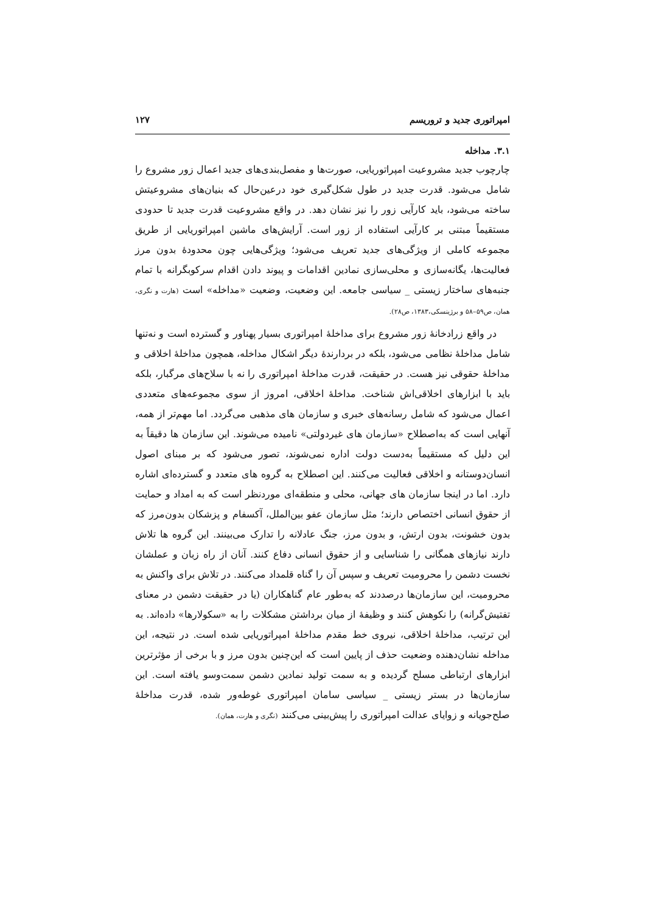امپراتوری جدید و تروریسم ۱۲۷
۳.۱. مداخله
چارچوب جدید مشروعیت امپراتوریایی، صورت‌ها و مفصل‌بندی‌های جدید اعمال زور مشروع را شامل می‌شود. قدرت جدید در طول شکل‌گیری خود درعین‌حال که بنیان‌های مشروعیتش ساخته می‌شود، باید کارآیی زور را نیز نشان دهد. در واقع مشروعیت قدرت جدید تا حدودی مستقیماً مبتنی بر کارآیی استفاده از زور است. آرایش‌های ماشین امپراتوریایی از طریق مجموعه کاملی از ویژگی‌های جدید تعریف می‌شود؛ ویژگی‌هایی چون محدودهٔ بدون مرز فعالیت‌ها، یگانه‌سازی و محلی‌سازی نمادین اقدامات و پیوند دادن اقدام سرکوبگرانه با تمام جنبه‌های ساختار زیستی _ سیاسی جامعه. این وضعیت، وضعیت «مداخله» است (هارت و نگری، همان، ص۵۹–۵۸ و برژینسکی،۱۳۸۳، ص۲۸).
در واقع زرادخانهٔ زور مشروع برای مداخلهٔ امپراتوری بسیار پهناور و گسترده است و نه‌تنها شامل مداخلهٔ نظامی می‌شود، بلکه در بردارندهٔ دیگر اشکال مداخله، همچون مداخلهٔ اخلاقی و مداخلهٔ حقوقی نیز هست. در حقیقت، قدرت مداخلهٔ امپراتوری را نه با سلاح‌های مرگبار، بلکه باید با ابزارهای اخلاقی‌اش شناخت. مداخلهٔ اخلاقی، امروز از سوی مجموعه‌های متعددی اعمال می‌شود که شامل رسانه‌های خبری و سازمان های مذهبی می‌گردد. اما مهم‌تر از همه، آنهایی است که به‌اصطلاح «سازمان های غیردولتی» نامیده می‌شوند. این سازمان ها دقیقاً به این دلیل که مستقیماً به‌دست دولت اداره نمی‌شوند، تصور می‌شود که بر مبنای اصول انسان‌دوستانه و اخلاقی فعالیت می‌کنند. این اصطلاح به گروه های متعدد و گسترده‌ای اشاره دارد. اما در اینجا سازمان های جهانی، محلی و منطقه‌ای موردنظر است که به امداد و حمایت از حقوق انسانی اختصاص دارند؛ مثل سازمان عفو بین‌الملل، آکسفام و پزشکان بدون‌مرز که بدون خشونت، بدون ارتش، و بدون مرز، جنگ عادلانه را تدارک می‌بینند. این گروه ها تلاش دارند نیازهای همگانی را شناسایی و از حقوق انسانی دفاع کنند. آنان از راه زبان و عملشان نخست دشمن را محرومیت تعریف و سپس آن را گناه قلمداد می‌کنند. در تلاش برای واکنش به محرومیت، این سازمان‌ها درصددند که به‌طور عام گناهکاران (یا در حقیقت دشمن در معنای تفتیش‌گرانه) را نکوهش کنند و وظیفهٔ از میان برداشتن مشکلات را به «سکولارها» داده‌اند. به این ترتیب، مداخلهٔ اخلاقی، نیروی خط مقدم مداخلهٔ امپراتوریایی شده است. در نتیجه، این مداخله نشان‌دهنده وضعیت حذف از پایین است که این‌چنین بدون مرز و با برخی از مؤثرترین ابزارهای ارتباطی مسلح گردیده و به سمت تولید نمادین دشمن سمت‌وسو یافته است. این سازمان‌ها در بستر زیستی _ سیاسی سامان امپراتوری غوطه‌ور شده، قدرت مداخلهٔ صلح‌جویانه و زوایای عدالت امپراتوری را پیش‌بینی می‌کنند (نگری و هارت، همان).